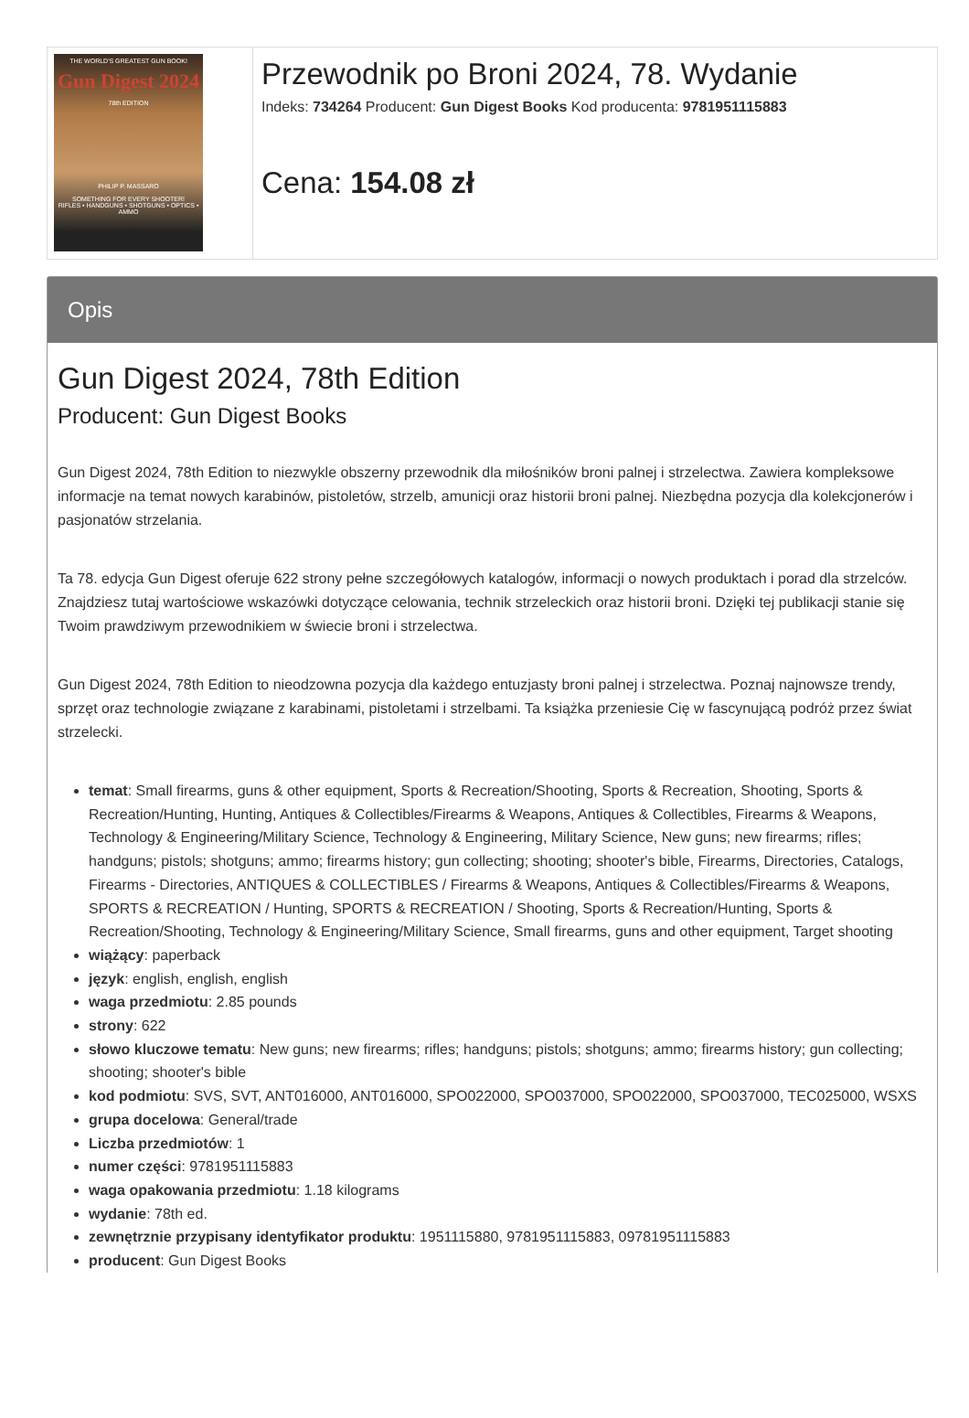| THE WORLD'S GREATEST GUN BOOK! Gun Digest 2024 78th EDITION PHILIP P. MASSARO SOMETHING FOR EVERY SHOOTER! RIFLES • HANDGUNS • SHOTGUNS • OPTICS • AMMO | Przewodnik po Broni 2024, 78. Wydanie Indeks: 734264 Producent: Gun Digest Books Kod producenta: 9781951115883 Cena: 154.08 zł |
Opis
Gun Digest 2024, 78th Edition
Producent: Gun Digest Books
Gun Digest 2024, 78th Edition to niezwykle obszerny przewodnik dla miłośników broni palnej i strzelectwa. Zawiera kompleksowe informacje na temat nowych karabinów, pistoletów, strzelb, amunicji oraz historii broni palnej. Niezbędna pozycja dla kolekcjonerów i pasjonatów strzelania.
Ta 78. edycja Gun Digest oferuje 622 strony pełne szczegółowych katalogów, informacji o nowych produktach i porad dla strzelców. Znajdziesz tutaj wartościowe wskazówki dotyczące celowania, technik strzeleckich oraz historii broni. Dzięki tej publikacji stanie się Twoim prawdziwym przewodnikiem w świecie broni i strzelectwa.
Gun Digest 2024, 78th Edition to nieodzowna pozycja dla każdego entuzjasty broni palnej i strzelectwa. Poznaj najnowsze trendy, sprzęt oraz technologie związane z karabinami, pistoletami i strzelbami. Ta książka przeniesie Cię w fascynującą podróż przez świat strzelecki.
temat: Small firearms, guns & other equipment, Sports & Recreation/Shooting, Sports & Recreation, Shooting, Sports & Recreation/Hunting, Hunting, Antiques & Collectibles/Firearms & Weapons, Antiques & Collectibles, Firearms & Weapons, Technology & Engineering/Military Science, Technology & Engineering, Military Science, New guns; new firearms; rifles; handguns; pistols; shotguns; ammo; firearms history; gun collecting; shooting; shooter's bible, Firearms, Directories, Catalogs, Firearms - Directories, ANTIQUES & COLLECTIBLES / Firearms & Weapons, Antiques & Collectibles/Firearms & Weapons, SPORTS & RECREATION / Hunting, SPORTS & RECREATION / Shooting, Sports & Recreation/Hunting, Sports & Recreation/Shooting, Technology & Engineering/Military Science, Small firearms, guns and other equipment, Target shooting
wiążący: paperback
język: english, english, english
waga przedmiotu: 2.85 pounds
strony: 622
słowo kluczowe tematu: New guns; new firearms; rifles; handguns; pistols; shotguns; ammo; firearms history; gun collecting; shooting; shooter's bible
kod podmiotu: SVS, SVT, ANT016000, ANT016000, SPO022000, SPO037000, SPO022000, SPO037000, TEC025000, WSXS
grupa docelowa: General/trade
Liczba przedmiotów: 1
numer części: 9781951115883
waga opakowania przedmiotu: 1.18 kilograms
wydanie: 78th ed.
zewnętrznie przypisany identyfikator produktu: 1951115880, 9781951115883, 09781951115883
producent: Gun Digest Books